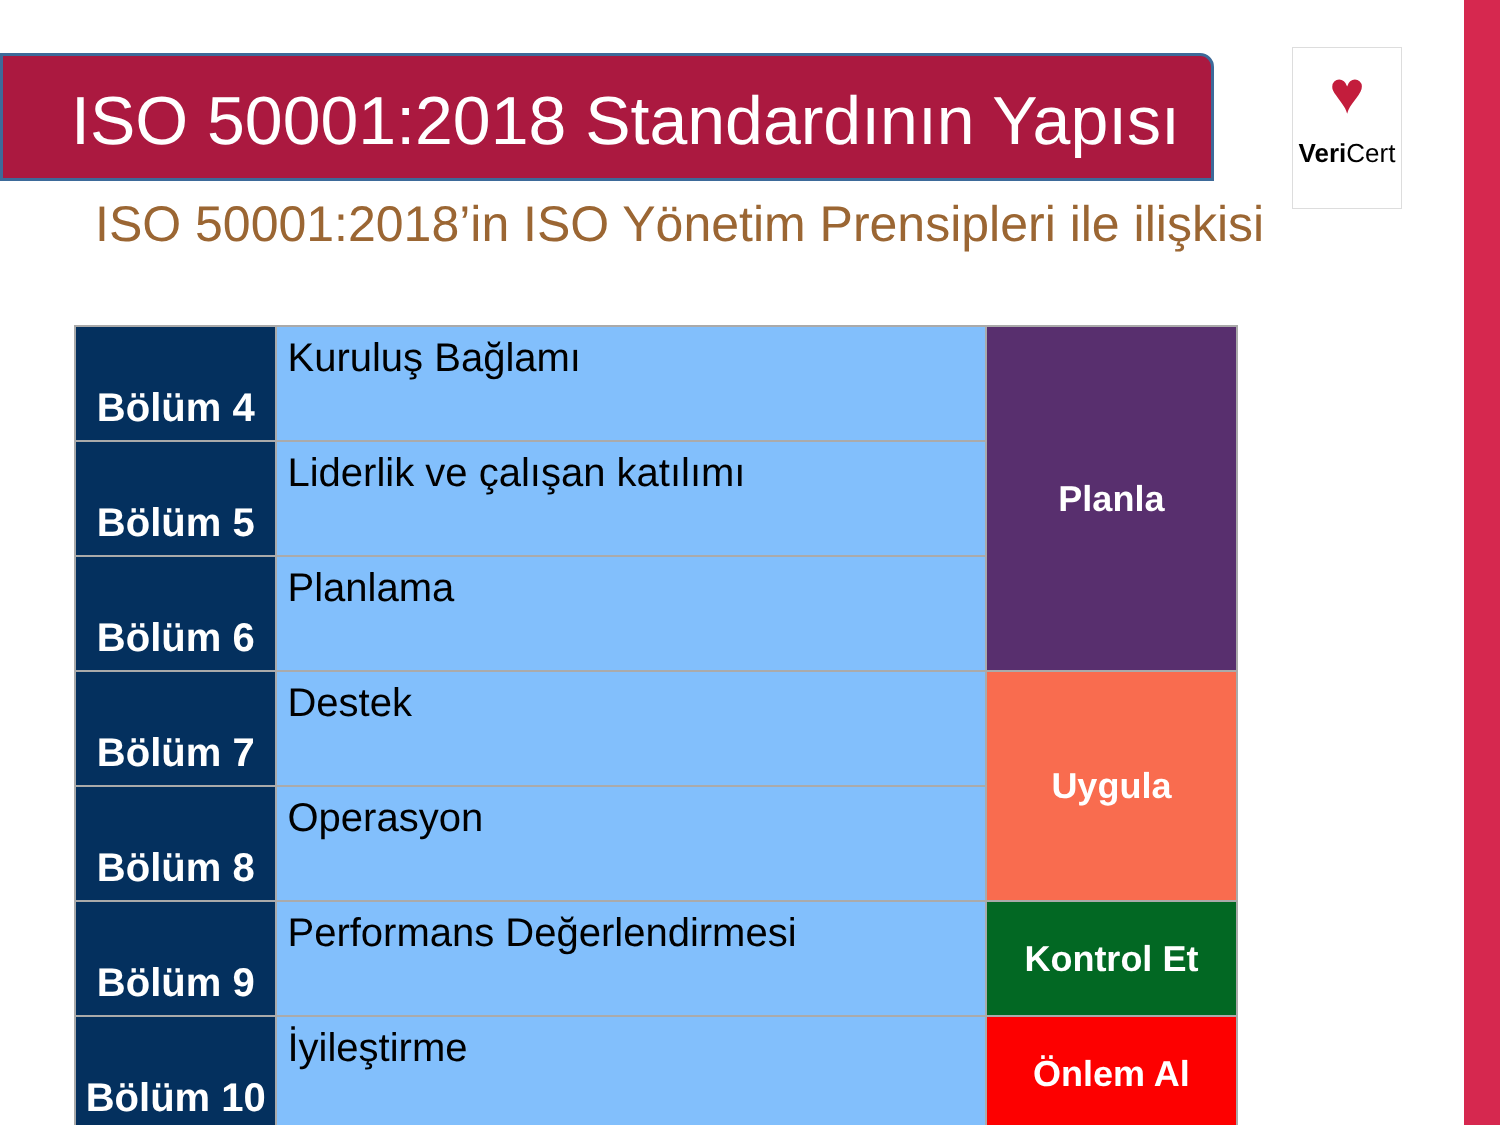ISO 50001:2018 Standardının Yapısı
♥
Veri Cert
ISO 50001:2018’in ISO Yönetim Prensipleri ile ilişkisi
| Bölüm 4 | Kuruluş Bağlamı | Planla |
| Bölüm 5 | Liderlik ve çalışan katılımı | |
| Bölüm 6 | Planlama | |
| Bölüm 7 | Destek | Uygula |
| Bölüm 8 | Operasyon | |
| Bölüm 9 | Performans Değerlendirmesi | Kontrol Et |
| Bölüm 10 | İyileştirme | Önlem Al |